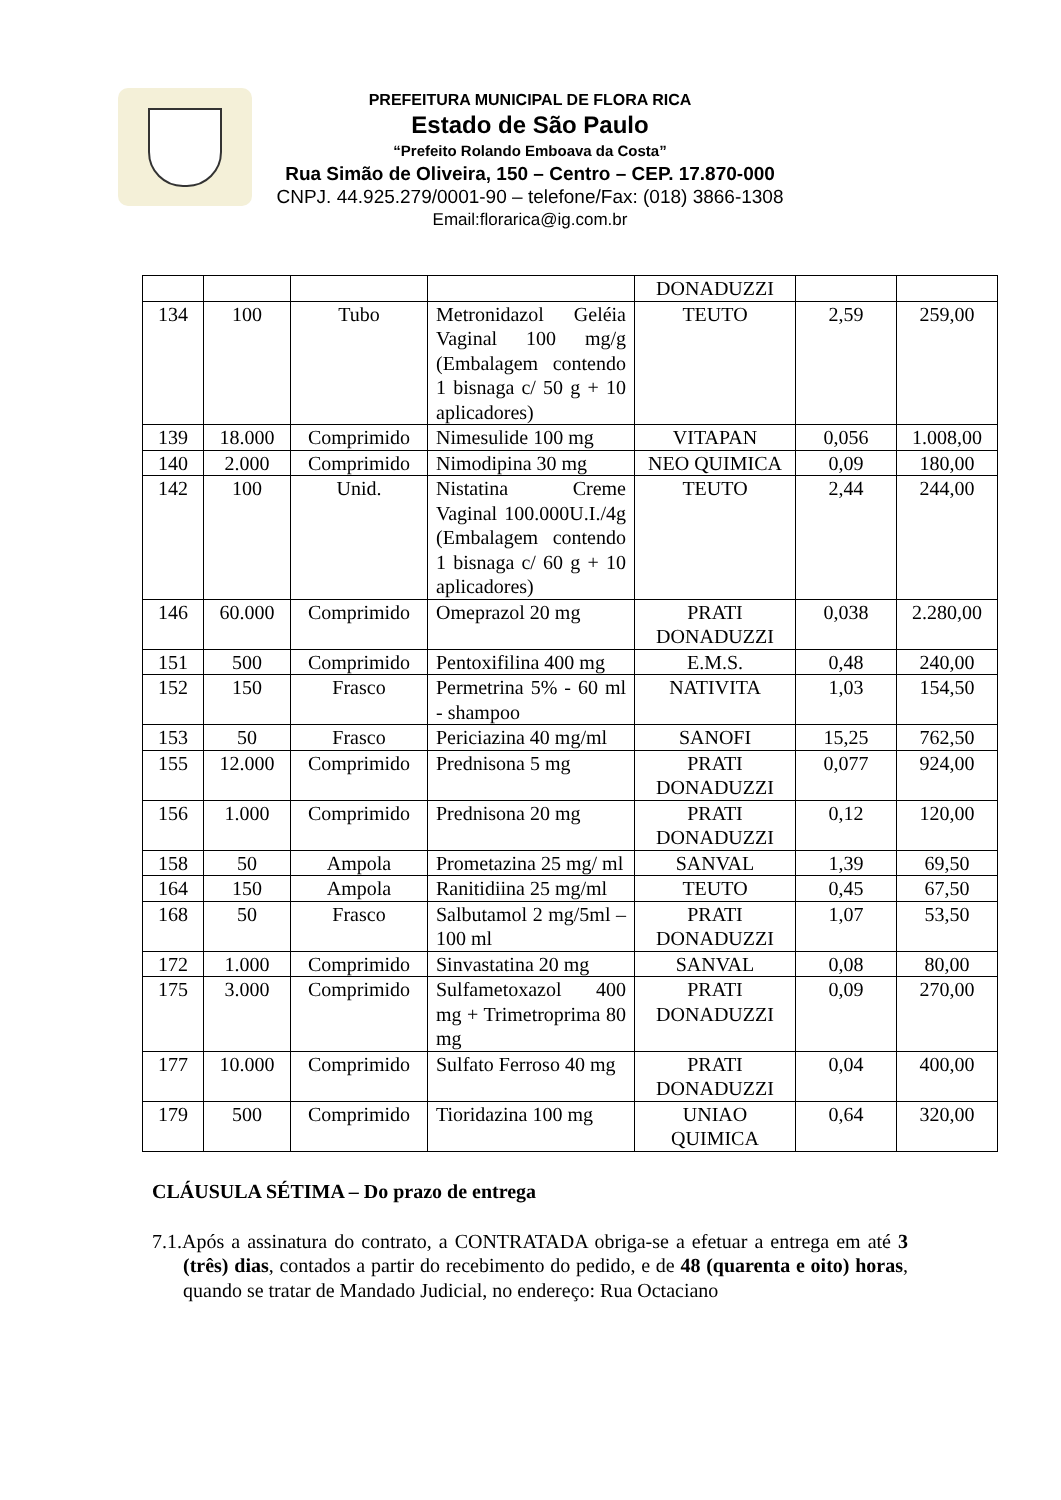PREFEITURA MUNICIPAL DE FLORA RICA
Estado de São Paulo
“Prefeito Rolando Emboava da Costa”
Rua Simão de Oliveira, 150 – Centro – CEP. 17.870-000
CNPJ. 44.925.279/0001-90 – telefone/Fax: (018) 3866-1308
Email:florarica@ig.com.br
| | | | | DONADUZZI | | |
| 134 | 100 | Tubo | Metronidazol Geléia Vaginal 100 mg/g (Embalagem contendo 1 bisnaga c/ 50 g + 10 aplicadores) | TEUTO | 2,59 | 259,00 |
| 139 | 18.000 | Comprimido | Nimesulide 100 mg | VITAPAN | 0,056 | 1.008,00 |
| 140 | 2.000 | Comprimido | Nimodipina 30 mg | NEO QUIMICA | 0,09 | 180,00 |
| 142 | 100 | Unid. | Nistatina Creme Vaginal 100.000U.I./4g (Embalagem contendo 1 bisnaga c/ 60 g + 10 aplicadores) | TEUTO | 2,44 | 244,00 |
| 146 | 60.000 | Comprimido | Omeprazol 20 mg | PRATI DONADUZZI | 0,038 | 2.280,00 |
| 151 | 500 | Comprimido | Pentoxifilina 400 mg | E.M.S. | 0,48 | 240,00 |
| 152 | 150 | Frasco | Permetrina 5% - 60 ml - shampoo | NATIVITA | 1,03 | 154,50 |
| 153 | 50 | Frasco | Periciazina 40 mg/ml | SANOFI | 15,25 | 762,50 |
| 155 | 12.000 | Comprimido | Prednisona 5 mg | PRATI DONADUZZI | 0,077 | 924,00 |
| 156 | 1.000 | Comprimido | Prednisona 20 mg | PRATI DONADUZZI | 0,12 | 120,00 |
| 158 | 50 | Ampola | Prometazina 25 mg/ ml | SANVAL | 1,39 | 69,50 |
| 164 | 150 | Ampola | Ranitidiina 25 mg/ml | TEUTO | 0,45 | 67,50 |
| 168 | 50 | Frasco | Salbutamol 2 mg/5ml – 100 ml | PRATI DONADUZZI | 1,07 | 53,50 |
| 172 | 1.000 | Comprimido | Sinvastatina 20 mg | SANVAL | 0,08 | 80,00 |
| 175 | 3.000 | Comprimido | Sulfametoxazol 400 mg + Trimetroprima 80 mg | PRATI DONADUZZI | 0,09 | 270,00 |
| 177 | 10.000 | Comprimido | Sulfato Ferroso 40 mg | PRATI DONADUZZI | 0,04 | 400,00 |
| 179 | 500 | Comprimido | Tioridazina 100 mg | UNIAO QUIMICA | 0,64 | 320,00 |
CLÁUSULA SÉTIMA – Do prazo de entrega
7.1.Após a assinatura do contrato, a CONTRATADA obriga-se a efetuar a entrega em até 3 (três) dias, contados a partir do recebimento do pedido, e de 48 (quarenta e oito) horas, quando se tratar de Mandado Judicial, no endereço: Rua Octaciano